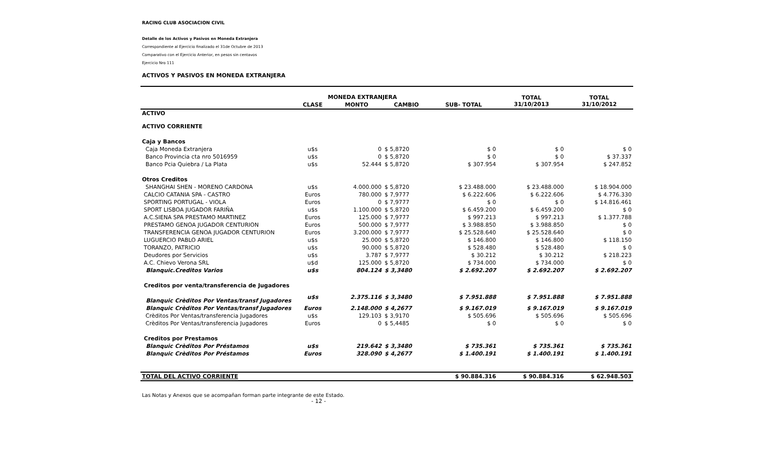RACING CLUB ASOCIACION CIVIL
Detalle de los Activos y Pasivos en Moneda Extranjera
Correspondiente al Ejercicio finalizado el 31de Octubre de 2013
Comparativo con el Ejercicio Anterior, en pesos sin centavos
Ejercicio Nro 111
ACTIVOS Y PASIVOS EN MONEDA EXTRANJERA
| | MONEDA EXTRANJERA | | | | TOTAL 31/10/2013 | TOTAL 31/10/2012 |
| --- | --- | --- | --- | --- | --- | --- |
| | CLASE | MONTO | CAMBIO | SUB- TOTAL | | |
| ACTIVO | | | | | | |
| ACTIVO CORRIENTE | | | | | | |
| Caja y Bancos | | | | | | |
| Caja Moneda Extranjera | u$s | 0 | $ 5,8720 | $ 0 | $ 0 | $ 0 |
| Banco Provincia cta nro 5016959 | u$s | 0 | $ 5,8720 | $ 0 | $ 0 | $ 37.337 |
| Banco Pcia Quiebra / La Plata | u$s | 52.444 | $ 5,8720 | $ 307.954 | $ 307.954 | $ 247.852 |
| Otros Creditos | | | | | | |
| SHANGHAI SHEN - MORENO CARDONA | u$s | 4.000.000 | $ 5,8720 | $ 23.488.000 | $ 23.488.000 | $ 18.904.000 |
| CALCIO CATANIA SPA - CASTRO | Euros | 780.000 | $ 7,9777 | $ 6.222.606 | $ 6.222.606 | $ 4.776.330 |
| SPORTING PORTUGAL - VIOLA | Euros | 0 | $ 7,9777 | $ 0 | $ 0 | $ 14.816.461 |
| SPORT LISBOA JUGADOR FARIÑA | u$s | 1.100.000 | $ 5,8720 | $ 6.459.200 | $ 6.459.200 | $ 0 |
| A.C.SIENA SPA PRESTAMO MARTINEZ | Euros | 125.000 | $ 7,9777 | $ 997.213 | $ 997.213 | $ 1.377.788 |
| PRESTAMO GENOA JUGADOR CENTURION | Euros | 500.000 | $ 7,9777 | $ 3.988.850 | $ 3.988.850 | $ 0 |
| TRANSFERENCIA GENOA JUGADOR CENTURION | Euros | 3.200.000 | $ 7,9777 | $ 25.528.640 | $ 25.528.640 | $ 0 |
| LUGUERCIO PABLO ARIEL | u$s | 25.000 | $ 5,8720 | $ 146.800 | $ 146.800 | $ 118.150 |
| TORANZO, PATRICIO | u$s | 90.000 | $ 5,8720 | $ 528.480 | $ 528.480 | $ 0 |
| Deudores por Servicios | u$s | 3.787 | $ 7,9777 | $ 30.212 | $ 30.212 | $ 218.223 |
| A.C. Chievo Verona SRL | u$d | 125.000 | $ 5,8720 | $ 734.000 | $ 734.000 | $ 0 |
| Blanquic.Creditos Varios | u$s | 804.124 | $ 3,3480 | $ 2.692.207 | $ 2.692.207 | $ 2.692.207 |
| Creditos por venta/transferencia de Jugadores | | | | | | |
| Blanquic Crèditos Por Ventas/transf Jugadores | u$s | 2.375.116 | $ 3,3480 | $ 7.951.888 | $ 7.951.888 | $ 7.951.888 |
| Blanquic Crèditos Por Ventas/transf Jugadores | Euros | 2.148.000 | $ 4,2677 | $ 9.167.019 | $ 9.167.019 | $ 9.167.019 |
| Crèditos Por Ventas/transferencia Jugadores | u$s | 129.103 | $ 3,9170 | $ 505.696 | $ 505.696 | $ 505.696 |
| Crèditos Por Ventas/transferencia Jugadores | Euros | 0 | $ 5,4485 | $ 0 | $ 0 | $ 0 |
| Creditos por Prestamos | | | | | | |
| Blanquic Crèditos Por Préstamos | u$s | 219.642 | $ 3,3480 | $ 735.361 | $ 735.361 | $ 735.361 |
| Blanquic Crèditos Por Préstamos | Euros | 328.090 | $ 4,2677 | $ 1.400.191 | $ 1.400.191 | $ 1.400.191 |
| TOTAL DEL ACTIVO CORRIENTE | | | | $ 90.884.316 | $ 90.884.316 | $ 62.948.503 |
Las Notas y Anexos que se acompañan forman parte integrante de este Estado.
- 12 -